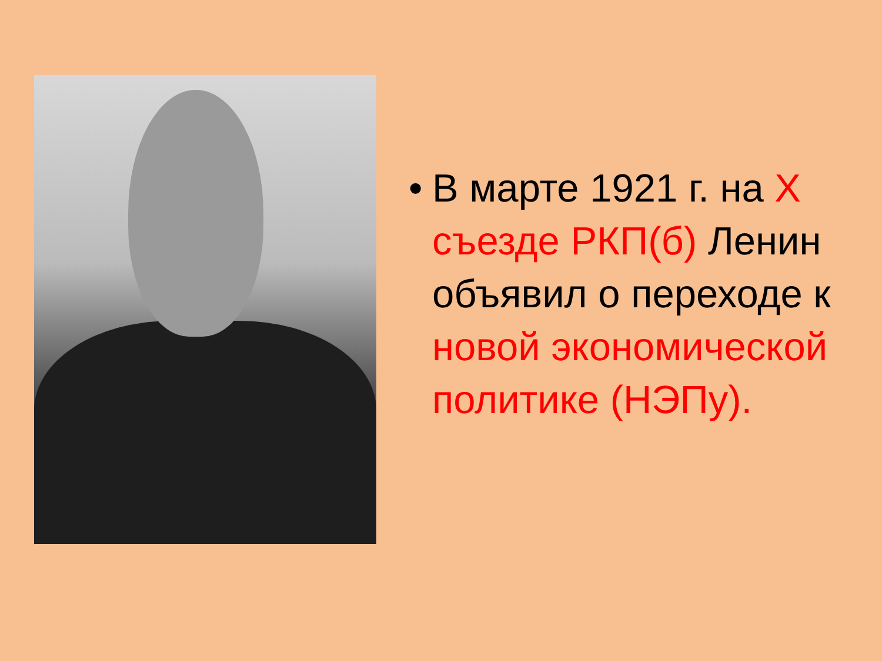•
В марте 1921 г. на Х съезде РКП(б) Ленин объявил о переходе к новой экономической политике (НЭПу).